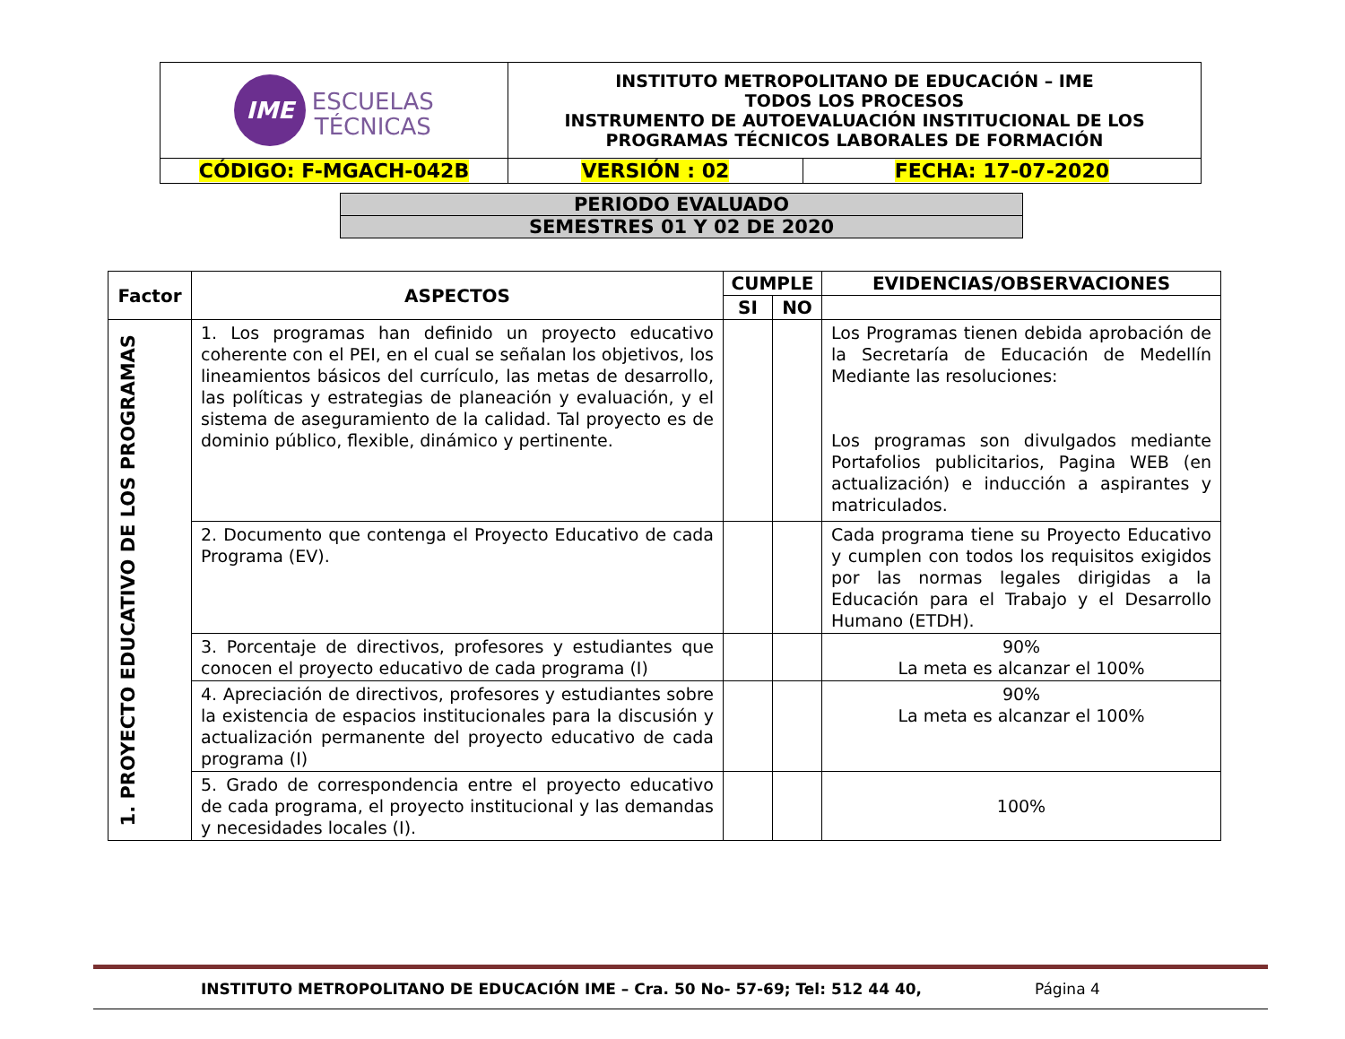| IME ESCUELAS TÉCNICAS | INSTITUTO METROPOLITANO DE EDUCACIÓN – IME TODOS LOS PROCESOS INSTRUMENTO DE AUTOEVALUACIÓN INSTITUCIONAL DE LOS PROGRAMAS TÉCNICOS LABORALES DE FORMACIÓN | |
| CÓDIGO: F-MGACH-042B | VERSIÓN : 02 | FECHA: 17-07-2020 |
| PERIODO EVALUADO |
| SEMESTRES 01 Y 02 DE 2020 |
| Factor | ASPECTOS | CUMPLE | | EVIDENCIAS/OBSERVACIONES |
| --- | --- | --- | --- | --- |
| | | SI | NO | |
| 1. PROYECTO EDUCATIVO DE LOS PROGRAMAS | 1. Los programas han definido un proyecto educativo coherente con el PEI, en el cual se señalan los objetivos, los lineamientos básicos del currículo, las metas de desarrollo, las políticas y estrategias de planeación y evaluación, y el sistema de aseguramiento de la calidad. Tal proyecto es de dominio público, flexible, dinámico y pertinente. | | | Los Programas tienen debida aprobación de la Secretaría de Educación de Medellín Mediante las resoluciones: Los programas son divulgados mediante Portafolios publicitarios, Pagina WEB (en actualización) e inducción a aspirantes y matriculados. |
| | 2. Documento que contenga el Proyecto Educativo de cada Programa (EV). | | | Cada programa tiene su Proyecto Educativo y cumplen con todos los requisitos exigidos por las normas legales dirigidas a la Educación para el Trabajo y el Desarrollo Humano (ETDH). |
| | 3. Porcentaje de directivos, profesores y estudiantes que conocen el proyecto educativo de cada programa (I) | | | 90% La meta es alcanzar el 100% |
| | 4. Apreciación de directivos, profesores y estudiantes sobre la existencia de espacios institucionales para la discusión y actualización permanente del proyecto educativo de cada programa (I) | | | 90% La meta es alcanzar el 100% |
| | 5. Grado de correspondencia entre el proyecto educativo de cada programa, el proyecto institucional y las demandas y necesidades locales (I). | | | 100% |
INSTITUTO METROPOLITANO DE EDUCACIÓN IME – Cra. 50 No- 57-69; Tel: 512 44 40, Página 4